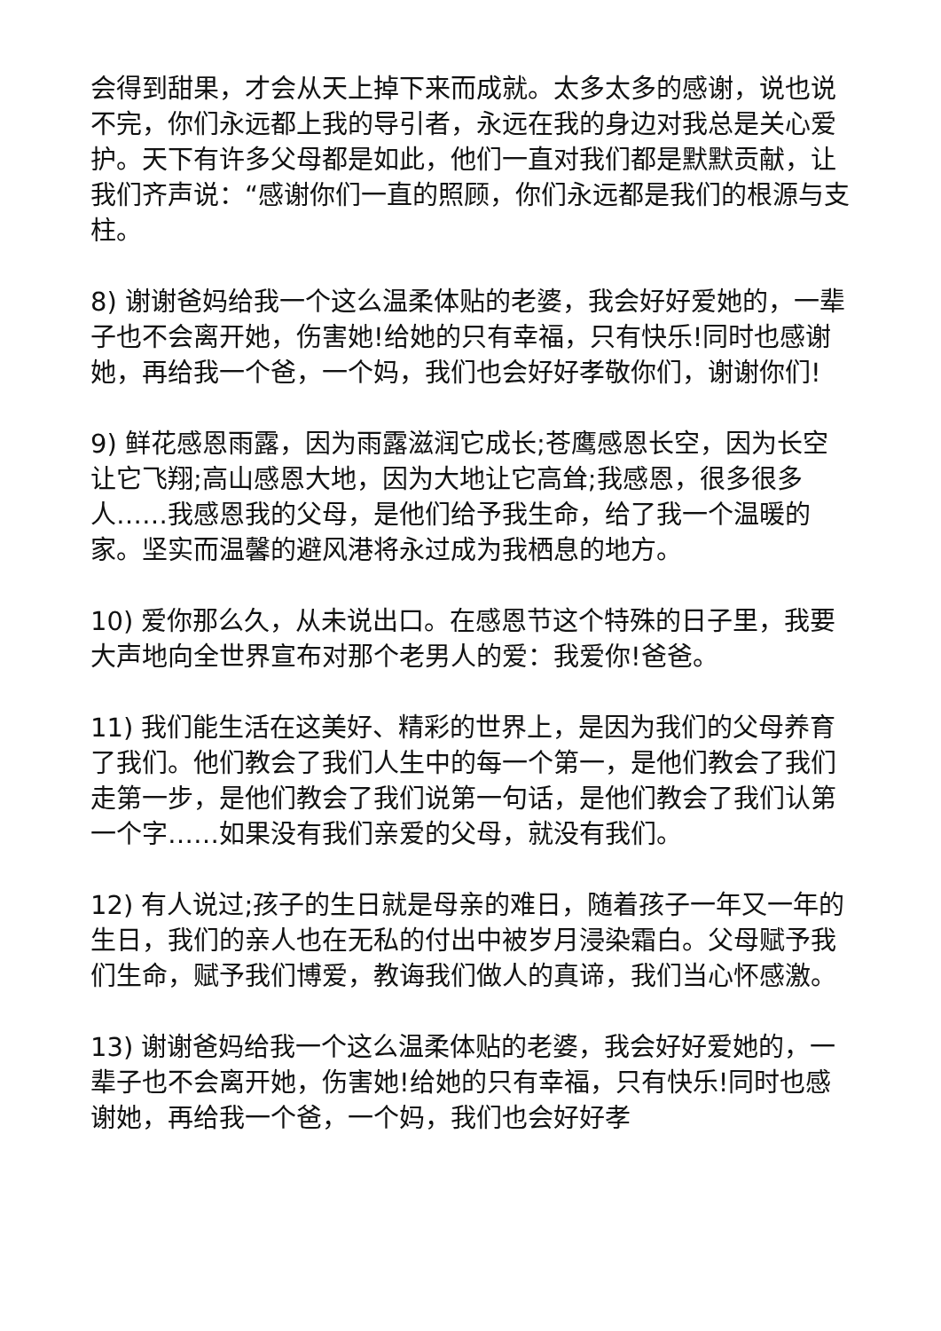会得到甜果，才会从天上掉下来而成就。太多太多的感谢，说也说不完，你们永远都上我的导引者，永远在我的身边对我总是关心爱护。天下有许多父母都是如此，他们一直对我们都是默默贡献，让我们齐声说：“感谢你们一直的照顾，你们永远都是我们的根源与支柱。
8) 谢谢爸妈给我一个这么温柔体贴的老婆，我会好好爱她的，一辈子也不会离开她，伤害她!给她的只有幸福，只有快乐!同时也感谢她，再给我一个爸，一个妈，我们也会好好孝敬你们，谢谢你们!
9) 鲜花感恩雨露，因为雨露滋润它成长;苍鹰感恩长空，因为长空让它飞翔;高山感恩大地，因为大地让它高耸;我感恩，很多很多人……我感恩我的父母，是他们给予我生命，给了我一个温暖的家。坚实而温馨的避风港将永过成为我栖息的地方。
10) 爱你那么久，从未说出口。在感恩节这个特殊的日子里，我要大声地向全世界宣布对那个老男人的爱：我爱你!爸爸。
11) 我们能生活在这美好、精彩的世界上，是因为我们的父母养育了我们。他们教会了我们人生中的每一个第一，是他们教会了我们走第一步，是他们教会了我们说第一句话，是他们教会了我们认第一个字……如果没有我们亲爱的父母，就没有我们。
12) 有人说过;孩子的生日就是母亲的难日，随着孩子一年又一年的生日，我们的亲人也在无私的付出中被岁月浸染霜白。父母赋予我们生命，赋予我们博爱，教诲我们做人的真谛，我们当心怀感激。
13) 谢谢爸妈给我一个这么温柔体贴的老婆，我会好好爱她的，一辈子也不会离开她，伤害她!给她的只有幸福，只有快乐!同时也感谢她，再给我一个爸，一个妈，我们也会好好孝